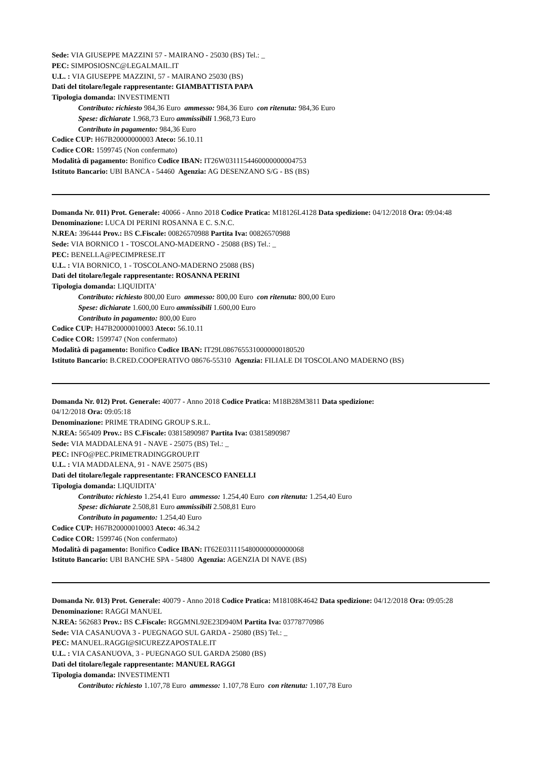Sede: VIA GIUSEPPE MAZZINI 57 - MAIRANO - 25030 (BS) Tel.: _
PEC: SIMPOSIOSNC@LEGALMAIL.IT
U.L. : VIA GIUSEPPE MAZZINI, 57 - MAIRANO 25030 (BS)
Dati del titolare/legale rappresentante: GIAMBATTISTA PAPA
Tipologia domanda: INVESTIMENTI
Contributo: richiesto 984,36 Euro ammesso: 984,36 Euro con ritenuta: 984,36 Euro
Spese: dichiarate 1.968,73 Euro ammissibili 1.968,73 Euro
Contributo in pagamento: 984,36 Euro
Codice CUP: H67B20000000003 Ateco: 56.10.11
Codice COR: 1599745 (Non confermato)
Modalità di pagamento: Bonifico Codice IBAN: IT26W0311154460000000004753
Istituto Bancario: UBI BANCA - 54460 Agenzia: AG DESENZANO S/G - BS (BS)
Domanda Nr. 011) Prot. Generale: 40066 - Anno 2018 Codice Pratica: M18126L4128 Data spedizione: 04/12/2018 Ora: 09:04:48
Denominazione: LUCA DI PERINI ROSANNA E C. S.N.C.
N.REA: 396444 Prov.: BS C.Fiscale: 00826570988 Partita Iva: 00826570988
Sede: VIA BORNICO 1 - TOSCOLANO-MADERNO - 25088 (BS) Tel.: _
PEC: BENELLA@PECIMPRESE.IT
U.L. : VIA BORNICO, 1 - TOSCOLANO-MADERNO 25088 (BS)
Dati del titolare/legale rappresentante: ROSANNA PERINI
Tipologia domanda: LIQUIDITA'
Contributo: richiesto 800,00 Euro ammesso: 800,00 Euro con ritenuta: 800,00 Euro
Spese: dichiarate 1.600,00 Euro ammissibili 1.600,00 Euro
Contributo in pagamento: 800,00 Euro
Codice CUP: H47B20000010003 Ateco: 56.10.11
Codice COR: 1599747 (Non confermato)
Modalità di pagamento: Bonifico Codice IBAN: IT29L0867655310000000180520
Istituto Bancario: B.CRED.COOPERATIVO 08676-55310 Agenzia: FILIALE DI TOSCOLANO MADERNO (BS)
Domanda Nr. 012) Prot. Generale: 40077 - Anno 2018 Codice Pratica: M18B28M3811 Data spedizione:
04/12/2018 Ora: 09:05:18
Denominazione: PRIME TRADING GROUP S.R.L.
N.REA: 565409 Prov.: BS C.Fiscale: 03815890987 Partita Iva: 03815890987
Sede: VIA MADDALENA 91 - NAVE - 25075 (BS) Tel.: _
PEC: INFO@PEC.PRIMETRADINGGROUP.IT
U.L. : VIA MADDALENA, 91 - NAVE 25075 (BS)
Dati del titolare/legale rappresentante: FRANCESCO FANELLI
Tipologia domanda: LIQUIDITA'
Contributo: richiesto 1.254,41 Euro ammesso: 1.254,40 Euro con ritenuta: 1.254,40 Euro
Spese: dichiarate 2.508,81 Euro ammissibili 2.508,81 Euro
Contributo in pagamento: 1.254,40 Euro
Codice CUP: H67B20000010003 Ateco: 46.34.2
Codice COR: 1599746 (Non confermato)
Modalità di pagamento: Bonifico Codice IBAN: IT62E0311154800000000000068
Istituto Bancario: UBI BANCHE SPA - 54800 Agenzia: AGENZIA DI NAVE (BS)
Domanda Nr. 013) Prot. Generale: 40079 - Anno 2018 Codice Pratica: M18108K4642 Data spedizione: 04/12/2018 Ora: 09:05:28
Denominazione: RAGGI MANUEL
N.REA: 562683 Prov.: BS C.Fiscale: RGGMNL92E23D940M Partita Iva: 03778770986
Sede: VIA CASANUOVA 3 - PUEGNAGO SUL GARDA - 25080 (BS) Tel.: _
PEC: MANUEL.RAGGI@SICUREZZAPOSTALE.IT
U.L. : VIA CASANUOVA, 3 - PUEGNAGO SUL GARDA 25080 (BS)
Dati del titolare/legale rappresentante: MANUEL RAGGI
Tipologia domanda: INVESTIMENTI
Contributo: richiesto 1.107,78 Euro ammesso: 1.107,78 Euro con ritenuta: 1.107,78 Euro